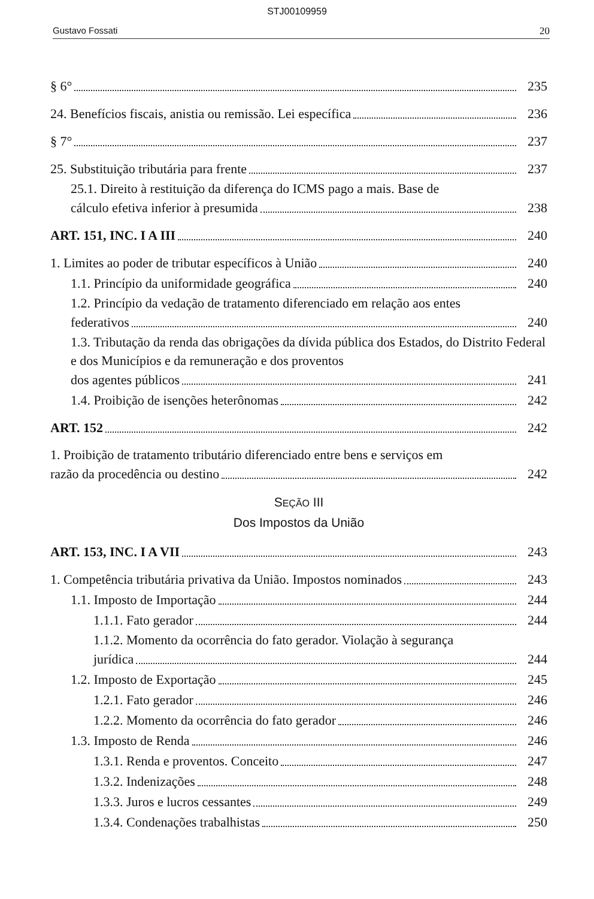STJ00109959
Gustavo Fossati 20
§ 6° 235
24. Benefícios fiscais, anistia ou remissão. Lei específica 236
§ 7° 237
25. Substituição tributária para frente 237
25.1. Direito à restituição da diferença do ICMS pago a mais. Base de
cálculo efetiva inferior à presumida 238
ART. 151, INC. I A III 240
1. Limites ao poder de tributar específicos à União 240
1.1. Princípio da uniformidade geográfica 240
1.2. Princípio da vedação de tratamento diferenciado em relação aos entes
federativos 240
1.3. Tributação da renda das obrigações da dívida pública dos Estados, do Distrito Federal e dos Municípios e da remuneração e dos proventos
dos agentes públicos 241
1.4. Proibição de isenções heterônomas 242
ART. 152 242
1. Proibição de tratamento tributário diferenciado entre bens e serviços em
razão da procedência ou destino 242
SEÇÃO III
Dos Impostos da União
ART. 153, INC. I A VII 243
1. Competência tributária privativa da União. Impostos nominados 243
1.1. Imposto de Importação 244
1.1.1. Fato gerador 244
1.1.2. Momento da ocorrência do fato gerador. Violação à segurança
jurídica 244
1.2. Imposto de Exportação 245
1.2.1. Fato gerador 246
1.2.2. Momento da ocorrência do fato gerador 246
1.3. Imposto de Renda 246
1.3.1. Renda e proventos. Conceito 247
1.3.2. Indenizações 248
1.3.3. Juros e lucros cessantes 249
1.3.4. Condenações trabalhistas 250